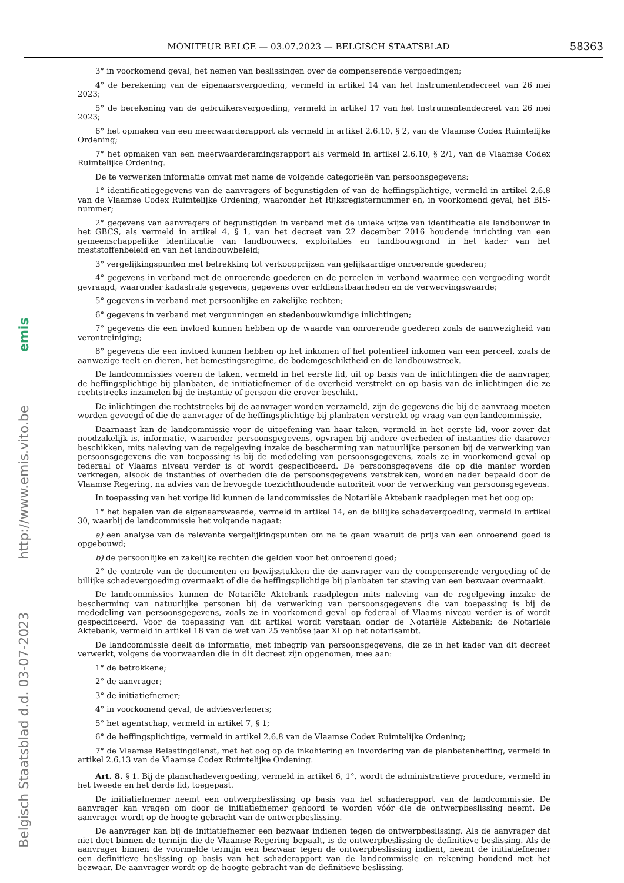MONITEUR BELGE — 03.07.2023 — BELGISCH STAATSBLAD 58363
Belgisch Staatsblad d.d. 03-07-2023 http://www.emis.vito.be emis
3° in voorkomend geval, het nemen van beslissingen over de compenserende vergoedingen;
4° de berekening van de eigenaarsvergoeding, vermeld in artikel 14 van het Instrumentendecreet van 26 mei 2023;
5° de berekening van de gebruikersvergoeding, vermeld in artikel 17 van het Instrumentendecreet van 26 mei 2023;
6° het opmaken van een meerwaarderapport als vermeld in artikel 2.6.10, § 2, van de Vlaamse Codex Ruimtelijke Ordening;
7° het opmaken van een meerwaarderamingsrapport als vermeld in artikel 2.6.10, § 2/1, van de Vlaamse Codex Ruimtelijke Ordening.
De te verwerken informatie omvat met name de volgende categorieën van persoonsgegevens:
1° identificatiegegevens van de aanvragers of begunstigden of van de heffingsplichtige, vermeld in artikel 2.6.8 van de Vlaamse Codex Ruimtelijke Ordening, waaronder het Rijksregisternummer en, in voorkomend geval, het BIS-nummer;
2° gegevens van aanvragers of begunstigden in verband met de unieke wijze van identificatie als landbouwer in het GBCS, als vermeld in artikel 4, § 1, van het decreet van 22 december 2016 houdende inrichting van een gemeenschappelijke identificatie van landbouwers, exploitaties en landbouwgrond in het kader van het meststoffenbeleid en van het landbouwbeleid;
3° vergelijkingspunten met betrekking tot verkoopprijzen van gelijkaardige onroerende goederen;
4° gegevens in verband met de onroerende goederen en de percelen in verband waarmee een vergoeding wordt gevraagd, waaronder kadastrale gegevens, gegevens over erfdienstbaarheden en de verwervingswaarde;
5° gegevens in verband met persoonlijke en zakelijke rechten;
6° gegevens in verband met vergunningen en stedenbouwkundige inlichtingen;
7° gegevens die een invloed kunnen hebben op de waarde van onroerende goederen zoals de aanwezigheid van verontreiniging;
8° gegevens die een invloed kunnen hebben op het inkomen of het potentieel inkomen van een perceel, zoals de aanwezige teelt en dieren, het bemestingsregime, de bodemgeschiktheid en de landbouwstreek.
De landcommissies voeren de taken, vermeld in het eerste lid, uit op basis van de inlichtingen die de aanvrager, de heffingsplichtige bij planbaten, de initiatiefnemer of de overheid verstrekt en op basis van de inlichtingen die ze rechtstreeks inzamelen bij de instantie of persoon die erover beschikt.
De inlichtingen die rechtstreeks bij de aanvrager worden verzameld, zijn de gegevens die bij de aanvraag moeten worden gevoegd of die de aanvrager of de heffingsplichtige bij planbaten verstrekt op vraag van een landcommissie.
Daarnaast kan de landcommissie voor de uitoefening van haar taken, vermeld in het eerste lid, voor zover dat noodzakelijk is, informatie, waaronder persoonsgegevens, opvragen bij andere overheden of instanties die daarover beschikken, mits naleving van de regelgeving inzake de bescherming van natuurlijke personen bij de verwerking van persoonsgegevens die van toepassing is bij de mededeling van persoonsgegevens, zoals ze in voorkomend geval op federaal of Vlaams niveau verder is of wordt gespecificeerd. De persoonsgegevens die op die manier worden verkregen, alsook de instanties of overheden die de persoonsgegevens verstrekken, worden nader bepaald door de Vlaamse Regering, na advies van de bevoegde toezichthoudende autoriteit voor de verwerking van persoonsgegevens.
In toepassing van het vorige lid kunnen de landcommissies de Notariële Aktebank raadplegen met het oog op:
1° het bepalen van de eigenaarswaarde, vermeld in artikel 14, en de billijke schadevergoeding, vermeld in artikel 30, waarbij de landcommissie het volgende nagaat:
a) een analyse van de relevante vergelijkingspunten om na te gaan waaruit de prijs van een onroerend goed is opgebouwd;
b) de persoonlijke en zakelijke rechten die gelden voor het onroerend goed;
2° de controle van de documenten en bewijsstukken die de aanvrager van de compenserende vergoeding of de billijke schadevergoeding overmaakt of die de heffingsplichtige bij planbaten ter staving van een bezwaar overmaakt.
De landcommissies kunnen de Notariële Aktebank raadplegen mits naleving van de regelgeving inzake de bescherming van natuurlijke personen bij de verwerking van persoonsgegevens die van toepassing is bij de mededeling van persoonsgegevens, zoals ze in voorkomend geval op federaal of Vlaams niveau verder is of wordt gespecificeerd. Voor de toepassing van dit artikel wordt verstaan onder de Notariële Aktebank: de Notariële Aktebank, vermeld in artikel 18 van de wet van 25 ventôse jaar XI op het notarisambt.
De landcommissie deelt de informatie, met inbegrip van persoonsgegevens, die ze in het kader van dit decreet verwerkt, volgens de voorwaarden die in dit decreet zijn opgenomen, mee aan:
1° de betrokkene;
2° de aanvrager;
3° de initiatiefnemer;
4° in voorkomend geval, de adviesverleners;
5° het agentschap, vermeld in artikel 7, § 1;
6° de heffingsplichtige, vermeld in artikel 2.6.8 van de Vlaamse Codex Ruimtelijke Ordening;
7° de Vlaamse Belastingdienst, met het oog op de inkohiering en invordering van de planbatenheffing, vermeld in artikel 2.6.13 van de Vlaamse Codex Ruimtelijke Ordening.
Art. 8. § 1. Bij de planschadevergoeding, vermeld in artikel 6, 1°, wordt de administratieve procedure, vermeld in het tweede en het derde lid, toegepast.
De initiatiefnemer neemt een ontwerpbeslissing op basis van het schaderapport van de landcommissie. De aanvrager kan vragen om door de initiatiefnemer gehoord te worden vóór die de ontwerpbeslissing neemt. De aanvrager wordt op de hoogte gebracht van de ontwerpbeslissing.
De aanvrager kan bij de initiatiefnemer een bezwaar indienen tegen de ontwerpbeslissing. Als de aanvrager dat niet doet binnen de termijn die de Vlaamse Regering bepaalt, is de ontwerpbeslissing de definitieve beslissing. Als de aanvrager binnen de voormelde termijn een bezwaar tegen de ontwerpbeslissing indient, neemt de initiatiefnemer een definitieve beslissing op basis van het schaderapport van de landcommissie en rekening houdend met het bezwaar. De aanvrager wordt op de hoogte gebracht van de definitieve beslissing.